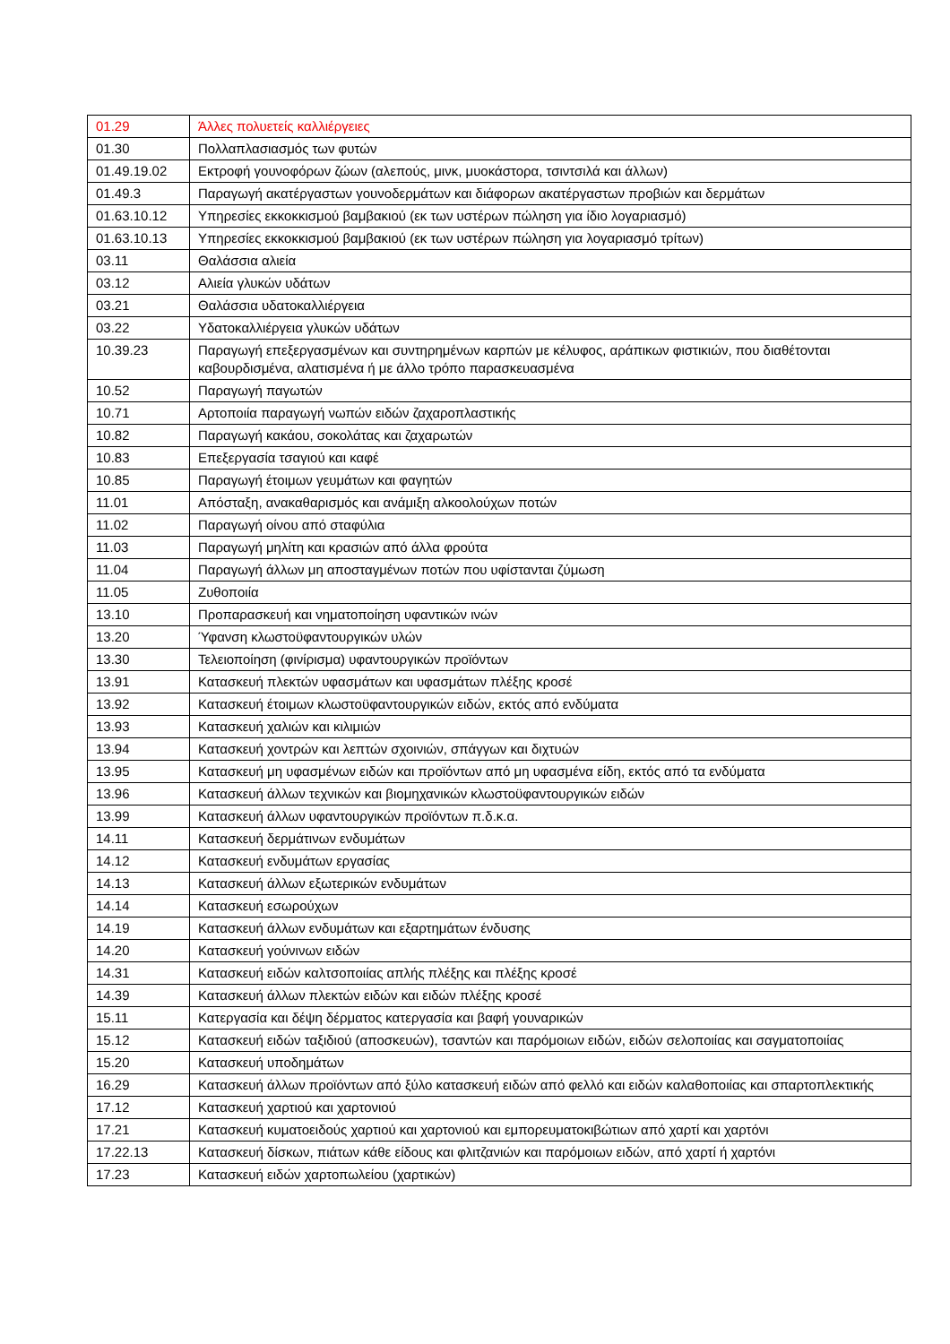| 01.29 | Άλλες πολυετείς καλλιέργειες |
| 01.30 | Πολλαπλασιασμός των φυτών |
| 01.49.19.02 | Εκτροφή γουνοφόρων ζώων (αλεπούς, μινκ, μυοκάστορα, τσιντσιλά και άλλων) |
| 01.49.3 | Παραγωγή ακατέργαστων γουνοδερμάτων και διάφορων ακατέργαστων προβιών και δερμάτων |
| 01.63.10.12 | Υπηρεσίες εκκοκκισμού βαμβακιού (εκ των υστέρων πώληση για ίδιο λογαριασμό) |
| 01.63.10.13 | Υπηρεσίες εκκοκκισμού βαμβακιού (εκ των υστέρων πώληση για λογαριασμό τρίτων) |
| 03.11 | Θαλάσσια αλιεία |
| 03.12 | Αλιεία γλυκών υδάτων |
| 03.21 | Θαλάσσια υδατοκαλλιέργεια |
| 03.22 | Υδατοκαλλιέργεια γλυκών υδάτων |
| 10.39.23 | Παραγωγή επεξεργασμένων και συντηρημένων καρπών με κέλυφος, αράπικων φιστικιών, που διαθέτονται καβουρδισμένα, αλατισμένα ή με άλλο τρόπο παρασκευασμένα |
| 10.52 | Παραγωγή παγωτών |
| 10.71 | Αρτοποιία παραγωγή νωπών ειδών ζαχαροπλαστικής |
| 10.82 | Παραγωγή κακάου, σοκολάτας και ζαχαρωτών |
| 10.83 | Επεξεργασία τσαγιού και καφέ |
| 10.85 | Παραγωγή έτοιμων γευμάτων και φαγητών |
| 11.01 | Απόσταξη, ανακαθαρισμός και ανάμιξη αλκοολούχων ποτών |
| 11.02 | Παραγωγή οίνου από σταφύλια |
| 11.03 | Παραγωγή μηλίτη και κρασιών από άλλα φρούτα |
| 11.04 | Παραγωγή άλλων μη αποσταγμένων ποτών που υφίστανται ζύμωση |
| 11.05 | Ζυθοποιία |
| 13.10 | Προπαρασκευή και νηματοποίηση υφαντικών ινών |
| 13.20 | Ύφανση κλωστοϋφαντουργικών υλών |
| 13.30 | Τελειοποίηση (φινίρισμα) υφαντουργικών προϊόντων |
| 13.91 | Κατασκευή πλεκτών υφασμάτων και υφασμάτων πλέξης κροσέ |
| 13.92 | Κατασκευή έτοιμων κλωστοϋφαντουργικών ειδών, εκτός από ενδύματα |
| 13.93 | Κατασκευή χαλιών και κιλιμιών |
| 13.94 | Κατασκευή χοντρών και λεπτών σχοινιών, σπάγγων και διχτυών |
| 13.95 | Κατασκευή μη υφασμένων ειδών και προϊόντων από μη υφασμένα είδη, εκτός από τα ενδύματα |
| 13.96 | Κατασκευή άλλων τεχνικών και βιομηχανικών κλωστοϋφαντουργικών ειδών |
| 13.99 | Κατασκευή άλλων υφαντουργικών προϊόντων π.δ.κ.α. |
| 14.11 | Κατασκευή δερμάτινων ενδυμάτων |
| 14.12 | Κατασκευή ενδυμάτων εργασίας |
| 14.13 | Κατασκευή άλλων εξωτερικών ενδυμάτων |
| 14.14 | Κατασκευή εσωρούχων |
| 14.19 | Κατασκευή άλλων ενδυμάτων και εξαρτημάτων ένδυσης |
| 14.20 | Κατασκευή γούνινων ειδών |
| 14.31 | Κατασκευή ειδών καλτσοποιίας απλής πλέξης και πλέξης κροσέ |
| 14.39 | Κατασκευή άλλων πλεκτών ειδών και ειδών πλέξης κροσέ |
| 15.11 | Κατεργασία και δέψη δέρματος κατεργασία και βαφή γουναρικών |
| 15.12 | Κατασκευή ειδών ταξιδιού (αποσκευών), τσαντών και παρόμοιων ειδών, ειδών σελοποιίας και σαγματοποιίας |
| 15.20 | Κατασκευή υποδημάτων |
| 16.29 | Κατασκευή άλλων προϊόντων από ξύλο κατασκευή ειδών από φελλό και ειδών καλαθοποιίας και σπαρτοπλεκτικής |
| 17.12 | Κατασκευή χαρτιού και χαρτονιού |
| 17.21 | Κατασκευή κυματοειδούς χαρτιού και χαρτονιού και εμπορευματοκιβώτιων από χαρτί και χαρτόνι |
| 17.22.13 | Κατασκευή δίσκων, πιάτων κάθε είδους και φλιτζανιών και παρόμοιων ειδών, από χαρτί ή χαρτόνι |
| 17.23 | Κατασκευή ειδών χαρτοπωλείου (χαρτικών) |